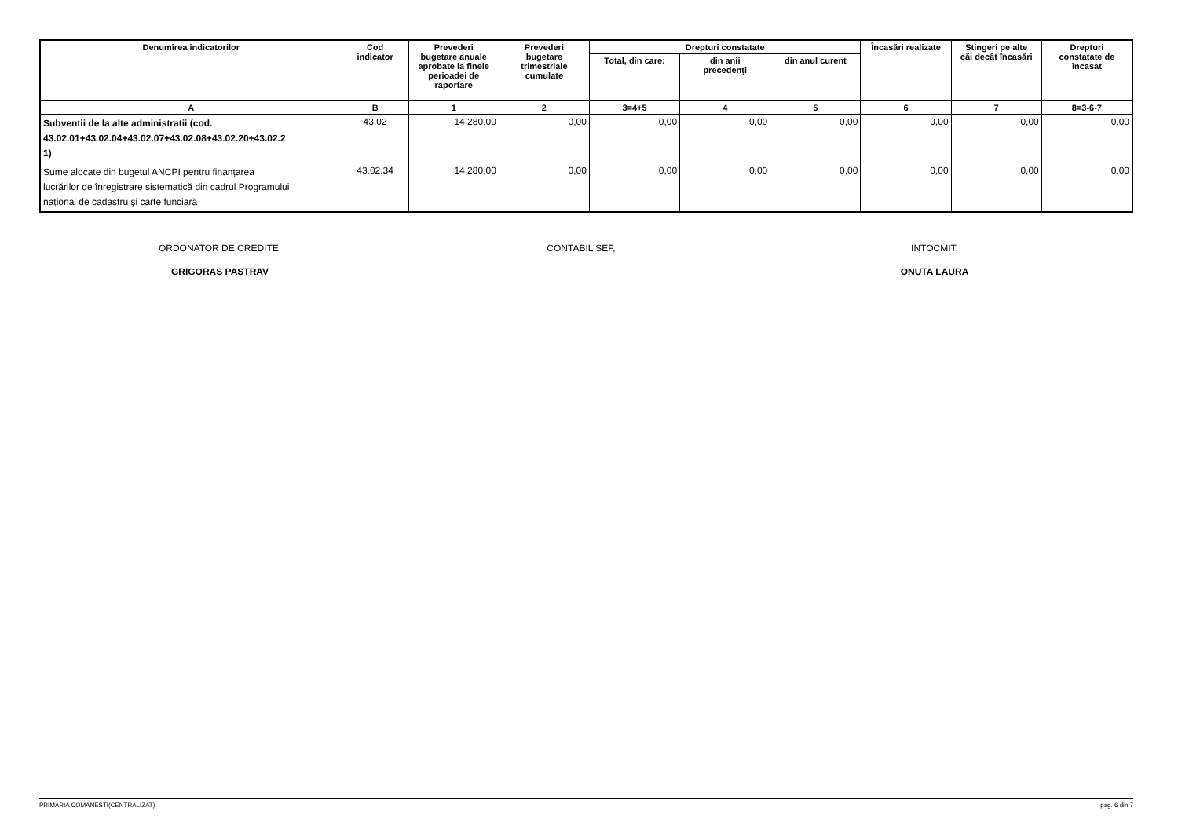| Denumirea indicatorilor | Cod indicator | Prevederi bugetare anuale aprobate la finele perioadei de raportare | Prevederi bugetare trimestriale cumulate | Drepturi constatate | | | Încasări realizate | Stingeri pe alte căi decât încasări | Drepturi constatate de încasat |
| --- | --- | --- | --- | --- | --- | --- | --- | --- | --- |
| | | | | Total, din care: | din anii precedenți | din anul curent | | | |
| A | B | 1 | 2 | 3=4+5 | 4 | 5 | 6 | 7 | 8=3-6-7 |
| Subventii de la alte administratii (cod. 43.02.01+43.02.04+43.02.07+43.02.08+43.02.20+43.02.2 1) | 43.02 | 14.280,00 | 0,00 | 0,00 | 0,00 | 0,00 | 0,00 | 0,00 | 0,00 |
| Sume alocate din bugetul ANCPI pentru finanțarea lucrărilor de înregistrare sistematică din cadrul Programului național de cadastru şi carte funciară | 43.02.34 | 14.280,00 | 0,00 | 0,00 | 0,00 | 0,00 | 0,00 | 0,00 | 0,00 |
ORDONATOR DE CREDITE,
GRIGORAS PASTRAV
CONTABIL SEF, INTOCMIT,
ONUTA LAURA
PRIMARIA COMANESTI(CENTRALIZAT) pag. 6 din 7